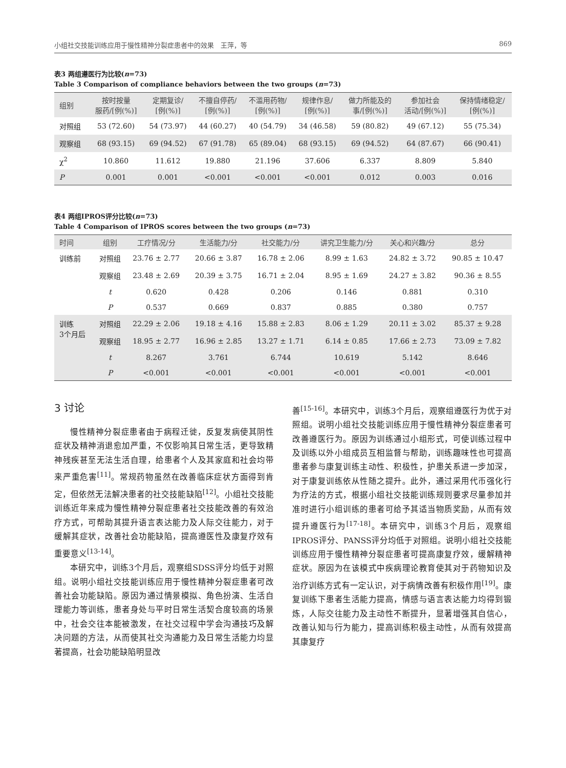小组社交技能训练应用于慢性精神分裂症患者中的效果　王萍，等 869
表3 两组遵医行为比较(n=73)
Table 3 Comparison of compliance behaviors between the two groups (n=73)
| 组别 | 按时按量 服药/[例(%)] | 定期复诊/ [例(%)] | 不擅自停药/ [例(%)] | 不滥用药物/ [例(%)] | 规律作息/ [例(%)] | 做力所能及的 事/[例(%)] | 参加社会 活动/[例(%)] | 保持情绪稳定/ [例(%)] |
| --- | --- | --- | --- | --- | --- | --- | --- | --- |
| 对照组 | 53 (72.60) | 54 (73.97) | 44 (60.27) | 40 (54.79) | 34 (46.58) | 59 (80.82) | 49 (67.12) | 55 (75.34) |
| 观察组 | 68 (93.15) | 69 (94.52) | 67 (91.78) | 65 (89.04) | 68 (93.15) | 69 (94.52) | 64 (87.67) | 66 (90.41) |
| χ<sup>2</sup> | 10.860 | 11.612 | 19.880 | 21.196 | 37.606 | 6.337 | 8.809 | 5.840 |
| P | 0.001 | 0.001 | <0.001 | <0.001 | <0.001 | 0.012 | 0.003 | 0.016 |
表4 两组IPROS评分比较(n=73)
Table 4 Comparison of IPROS scores between the two groups (n=73)
| 时间 | 组别 | 工疗情况/分 | 生活能力/分 | 社交能力/分 | 讲究卫生能力/分 | 关心和兴趣/分 | 总分 |
| --- | --- | --- | --- | --- | --- | --- | --- |
| 训练前 | 对照组 | 23.76 ± 2.77 | 20.66 ± 3.87 | 16.78 ± 2.06 | 8.99 ± 1.63 | 24.82 ± 3.72 | 90.85 ± 10.47 |
| | 观察组 | 23.48 ± 2.69 | 20.39 ± 3.75 | 16.71 ± 2.04 | 8.95 ± 1.69 | 24.27 ± 3.82 | 90.36 ± 8.55 |
| | t | 0.620 | 0.428 | 0.206 | 0.146 | 0.881 | 0.310 |
| | P | 0.537 | 0.669 | 0.837 | 0.885 | 0.380 | 0.757 |
| 训练 3个月后 | 对照组 | 22.29 ± 2.06 | 19.18 ± 4.16 | 15.88 ± 2.83 | 8.06 ± 1.29 | 20.11 ± 3.02 | 85.37 ± 9.28 |
| | 观察组 | 18.95 ± 2.77 | 16.96 ± 2.85 | 13.27 ± 1.71 | 6.14 ± 0.85 | 17.66 ± 2.73 | 73.09 ± 7.82 |
| | t | 8.267 | 3.761 | 6.744 | 10.619 | 5.142 | 8.646 |
| | P | <0.001 | <0.001 | <0.001 | <0.001 | <0.001 | <0.001 |
3 讨论
慢性精神分裂症患者由于病程迁徙，反复发病使其阴性症状及精神消退愈加严重，不仅影响其日常生活，更导致精神残疾甚至无法生活自理，给患者个人及其家庭和社会均带来严重危害<sup>[11]</sup>。常规药物虽然在改善临床症状方面得到肯定，但依然无法解决患者的社交技能缺陷<sup>[12]</sup>。小组社交技能训练近年来成为慢性精神分裂症患者社交技能改善的有效治疗方式，可帮助其提升语言表达能力及人际交往能力，对于缓解其症状，改善社会功能缺陷，提高遵医性及康复疗效有重要意义<sup>[13-14]</sup>。
本研究中，训练3个月后，观察组SDSS评分均低于对照组。说明小组社交技能训练应用于慢性精神分裂症患者可改善社会功能缺陷。原因为通过情景模拟、角色扮演、生活自理能力等训练，患者身处与平时日常生活契合度较高的场景中，社会交往本能被激发，在社交过程中学会沟通技巧及解决问题的方法，从而使其社交沟通能力及日常生活能力均显著提高，社会功能缺陷明显改
善<sup>[15-16]</sup>。本研究中，训练3个月后，观察组遵医行为优于对照组。说明小组社交技能训练应用于慢性精神分裂症患者可改善遵医行为。原因为训练通过小组形式，可使训练过程中及训练以外小组成员互相监督与帮助，训练趣味性也可提高患者参与康复训练主动性、积极性，护患关系进一步加深，对于康复训练依从性随之提升。此外，通过采用代币强化行为疗法的方式，根据小组社交技能训练规则要求尽量参加并准时进行小组训练的患者可给予其适当物质奖励，从而有效提升遵医行为<sup>[17-18]</sup>。本研究中，训练3个月后，观察组IPROS评分、PANSS评分均低于对照组。说明小组社交技能训练应用于慢性精神分裂症患者可提高康复疗效，缓解精神症状。原因为在该模式中疾病理论教育使其对于药物知识及治疗训练方式有一定认识，对于病情改善有积极作用<sup>[19]</sup>。康复训练下患者生活能力提高，情感与语言表达能力均得到锻炼，人际交往能力及主动性不断提升，显著增强其自信心，改善认知与行为能力，提高训练积极主动性，从而有效提高其康复疗